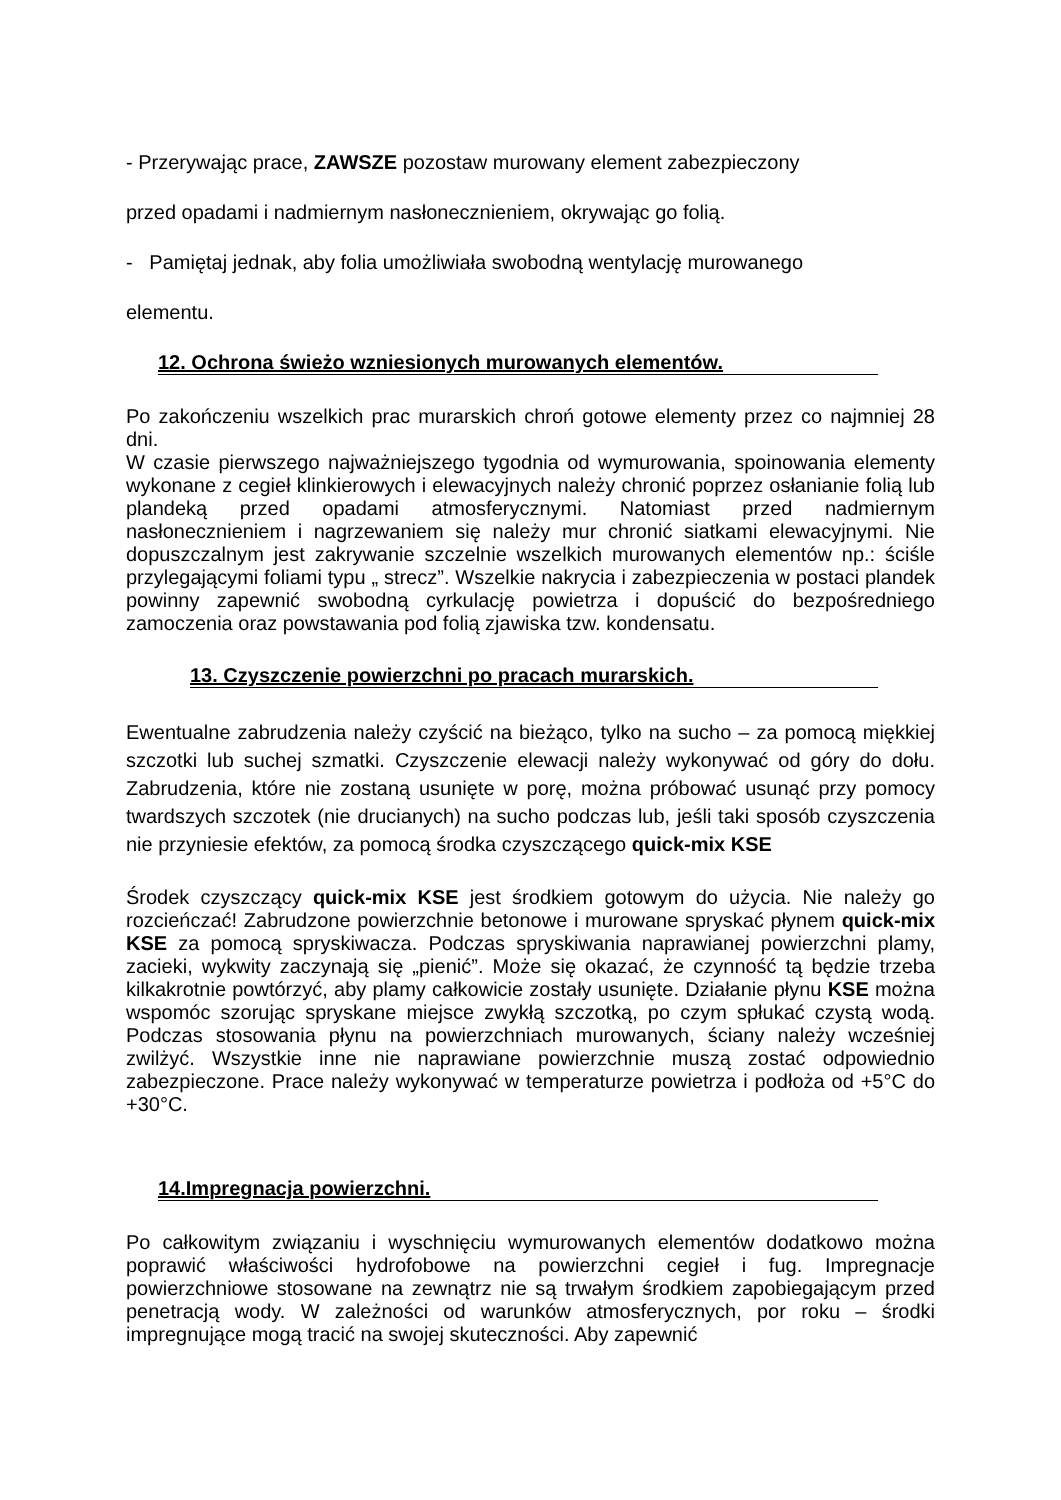- Przerywając prace, ZAWSZE pozostaw murowany element zabezpieczony
przed opadami i nadmiernym nasłonecznieniem, okrywając go folią.
- Pamiętaj jednak, aby folia umożliwiała swobodną wentylację murowanego
elementu.
12. Ochrona świeżo wzniesionych murowanych elementów.
Po zakończeniu wszelkich prac murarskich chroń gotowe elementy przez co najmniej 28 dni.
W czasie pierwszego najważniejszego tygodnia od wymurowania, spoinowania elementy wykonane z cegieł klinkierowych i elewacyjnych należy chronić poprzez osłanianie folią lub plandeką przed opadami atmosferycznymi. Natomiast przed nadmiernym nasłonecznieniem i nagrzewaniem się należy mur chronić siatkami elewacyjnymi. Nie dopuszczalnym jest zakrywanie szczelnie wszelkich murowanych elementów np.: ściśle przylegającymi foliami typu „ strecz”. Wszelkie nakrycia i zabezpieczenia w postaci plandek powinny zapewnić swobodną cyrkulację powietrza i dopuścić do bezpośredniego zamoczenia oraz powstawania pod folią zjawiska tzw. kondensatu.
13. Czyszczenie powierzchni po pracach murarskich.
Ewentualne zabrudzenia należy czyścić na bieżąco, tylko na sucho – za pomocą miękkiej szczotki lub suchej szmatki. Czyszczenie elewacji należy wykonywać od góry do dołu. Zabrudzenia, które nie zostaną usunięte w porę, można próbować usunąć przy pomocy twardszych szczotek (nie drucianych) na sucho podczas lub, jeśli taki sposób czyszczenia nie przyniesie efektów, za pomocą środka czyszczącego quick-mix KSE
Środek czyszczący quick-mix KSE jest środkiem gotowym do użycia. Nie należy go rozcieńczać! Zabrudzone powierzchnie betonowe i murowane spryskać płynem quick-mix KSE za pomocą spryskiwacza. Podczas spryskiwania naprawianej powierzchni plamy, zacieki, wykwity zaczynają się „pienić”. Może się okazać, że czynność tą będzie trzeba kilkakrotnie powtórzyć, aby plamy całkowicie zostały usunięte. Działanie płynu KSE można wspomóc szorując spryskane miejsce zwykłą szczotką, po czym spłukać czystą wodą. Podczas stosowania płynu na powierzchniach murowanych, ściany należy wcześniej zwilżyć. Wszystkie inne nie naprawiane powierzchnie muszą zostać odpowiednio zabezpieczone. Prace należy wykonywać w temperaturze powietrza i podłoża od +5°C do +30°C.
14.Impregnacja powierzchni.
Po całkowitym związaniu i wyschnięciu wymurowanych elementów dodatkowo można poprawić właściwości hydrofobowe na powierzchni cegieł i fug. Impregnacje powierzchniowe stosowane na zewnątrz nie są trwałym środkiem zapobiegającym przed penetracją wody. W zależności od warunków atmosferycznych, por roku – środki impregnujące mogą tracić na swojej skuteczności. Aby zapewnić